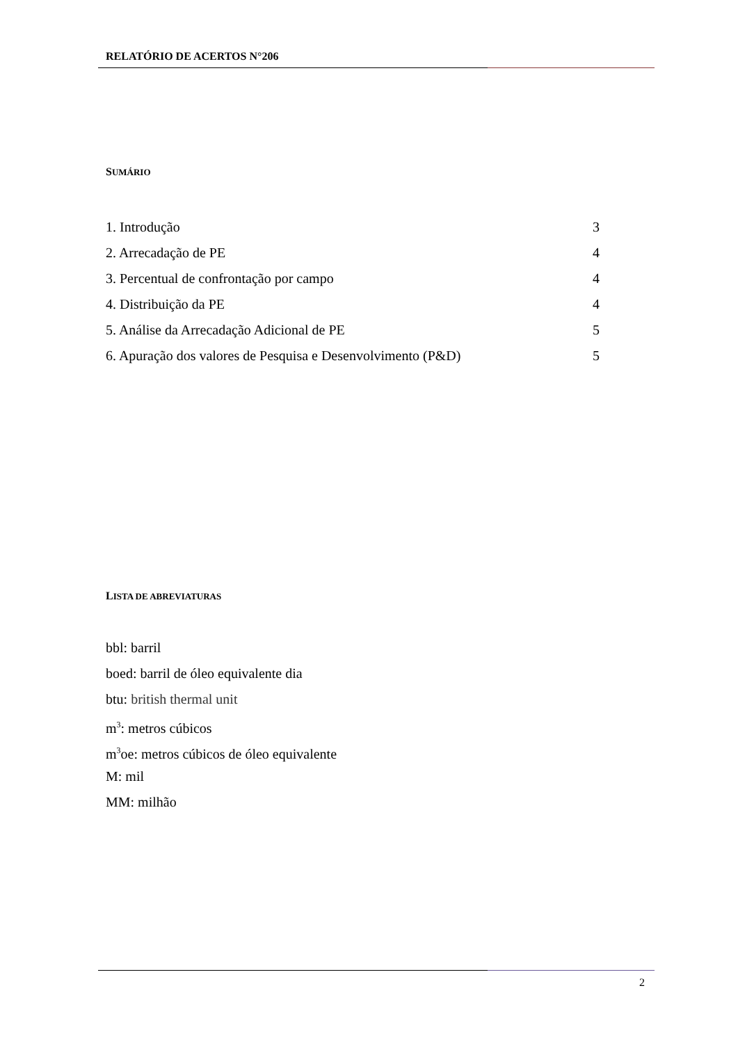RELATÓRIO DE ACERTOS N°206
SUMÁRIO
1. Introdução 3
2. Arrecadação de PE 4
3. Percentual de confrontação por campo 4
4. Distribuição da PE 4
5. Análise da Arrecadação Adicional de PE 5
6. Apuração dos valores de Pesquisa e Desenvolvimento (P&D) 5
LISTA DE ABREVIATURAS
bbl: barril
boed: barril de óleo equivalente dia
btu: british thermal unit
m<sup>3</sup>: metros cúbicos
m<sup>3</sup>oe: metros cúbicos de óleo equivalente
M: mil
MM: milhão
2